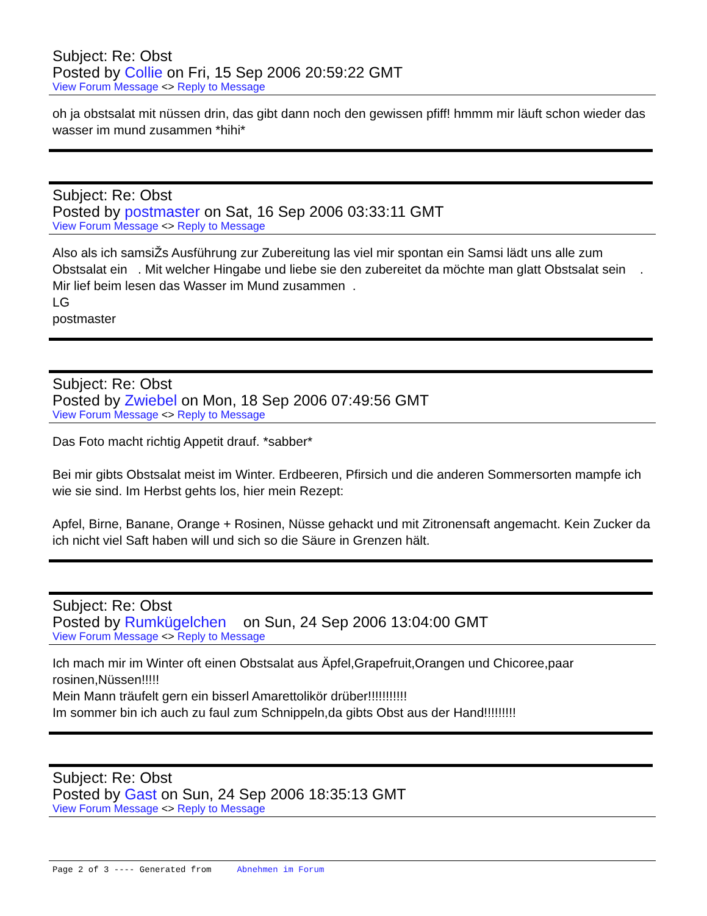Subject: Re: Obst
Posted by Collie on Fri, 15 Sep 2006 20:59:22 GMT
View Forum Message <> Reply to Message
oh ja obstsalat mit nüssen drin, das gibt dann noch den gewissen pfiff! hmmm mir läuft schon wieder das wasser im mund zusammen *hihi*
Subject: Re: Obst
Posted by postmaster on Sat, 16 Sep 2006 03:33:11 GMT
View Forum Message <> Reply to Message
Also als ich samsiŽs Ausführung zur Zubereitung las viel mir spontan ein Samsi lädt uns alle zum Obstsalat ein . Mit welcher Hingabe und liebe sie den zubereitet da möchte man glatt Obstsalat sein . Mir lief beim lesen das Wasser im Mund zusammen .
LG
postmaster
Subject: Re: Obst
Posted by Zwiebel on Mon, 18 Sep 2006 07:49:56 GMT
View Forum Message <> Reply to Message
Das Foto macht richtig Appetit drauf. *sabber*
Bei mir gibts Obstsalat meist im Winter. Erdbeeren, Pfirsich und die anderen Sommersorten mampfe ich wie sie sind. Im Herbst gehts los, hier mein Rezept:
Apfel, Birne, Banane, Orange + Rosinen, Nüsse gehackt und mit Zitronensaft angemacht. Kein Zucker da ich nicht viel Saft haben will und sich so die Säure in Grenzen hält.
Subject: Re: Obst
Posted by Rumkügelchen on Sun, 24 Sep 2006 13:04:00 GMT
View Forum Message <> Reply to Message
Ich mach mir im Winter oft einen Obstsalat aus Äpfel,Grapefruit,Orangen und Chicoree,paar rosinen,Nüssen!!!!!
Mein Mann träufelt gern ein bisserl Amarettolikör drüber!!!!!!!!!!!
Im sommer bin ich auch zu faul zum Schnippeln,da gibts Obst aus der Hand!!!!!!!!!
Subject: Re: Obst
Posted by Gast on Sun, 24 Sep 2006 18:35:13 GMT
View Forum Message <> Reply to Message
Page 2 of 3 ---- Generated from Abnehmen im Forum